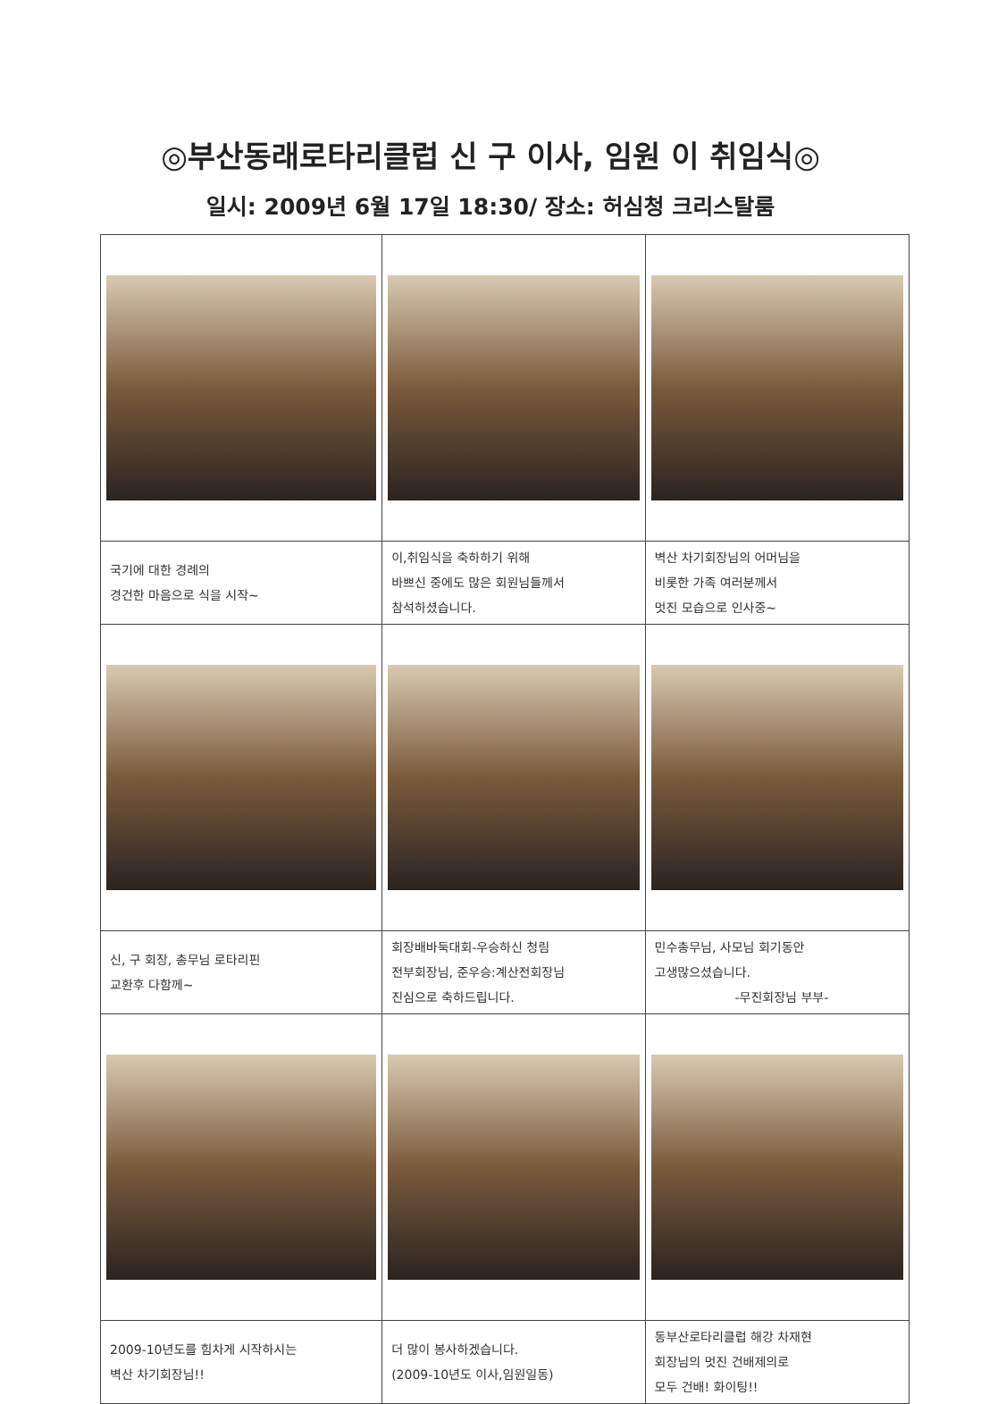◎부산동래로타리클럽 신 구 이사, 임원 이 취임식◎
일시: 2009년 6월 17일 18:30/ 장소: 허심청 크리스탈룸
| 국기에 대한 경례의 경건한 마음으로 식을 시작~ | 이,취임식을 축하하기 위해 바쁘신 중에도 많은 회원님들께서 참석하셨습니다. | 벽산 차기회장님의 어머님을 비롯한 가족 여러분께서 멋진 모습으로 인사중~ |
| 신, 구 회장, 총무님 로타리핀 교환후 다함께~ | 회장배바둑대회-우승하신 청림 전부회장님, 준우승:계산전회장님 진심으로 축하드립니다. | 민수총무님, 사모님 회기동안 고생많으셨습니다. -무진회장님 부부- |
| 2009-10년도를 힘차게 시작하시는 벽산 차기회장님!! | 더 많이 봉사하겠습니다. (2009-10년도 이사,임원일동) | 동부산로타리클럽 해강 차재현 회장님의 멋진 건배제의로 모두 건배! 화이팅!! |